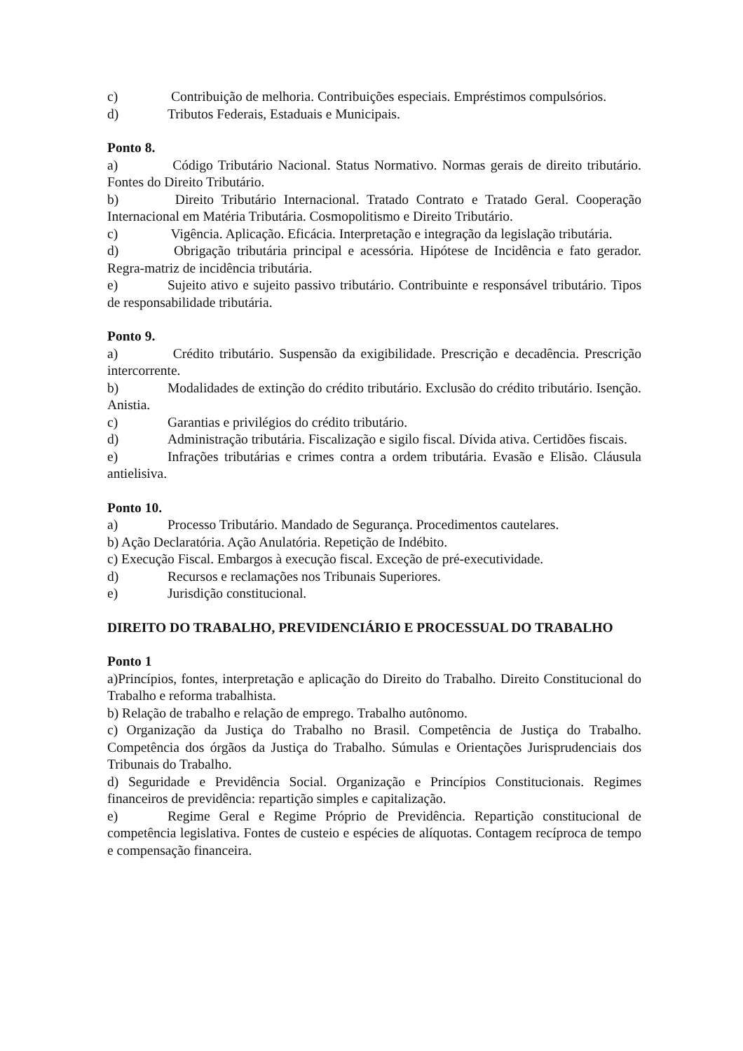c) Contribuição de melhoria. Contribuições especiais. Empréstimos compulsórios.
d) Tributos Federais, Estaduais e Municipais.
Ponto 8.
a) Código Tributário Nacional. Status Normativo. Normas gerais de direito tributário. Fontes do Direito Tributário.
b) Direito Tributário Internacional. Tratado Contrato e Tratado Geral. Cooperação Internacional em Matéria Tributária. Cosmopolitismo e Direito Tributário.
c) Vigência. Aplicação. Eficácia. Interpretação e integração da legislação tributária.
d) Obrigação tributária principal e acessória. Hipótese de Incidência e fato gerador. Regra-matriz de incidência tributária.
e) Sujeito ativo e sujeito passivo tributário. Contribuinte e responsável tributário. Tipos de responsabilidade tributária.
Ponto 9.
a) Crédito tributário. Suspensão da exigibilidade. Prescrição e decadência. Prescrição intercorrente.
b) Modalidades de extinção do crédito tributário. Exclusão do crédito tributário. Isenção. Anistia.
c) Garantias e privilégios do crédito tributário.
d) Administração tributária. Fiscalização e sigilo fiscal. Dívida ativa. Certidões fiscais.
e) Infrações tributárias e crimes contra a ordem tributária. Evasão e Elisão. Cláusula antielisiva.
Ponto 10.
a) Processo Tributário. Mandado de Segurança. Procedimentos cautelares.
b) Ação Declaratória. Ação Anulatória. Repetição de Indébito.
c) Execução Fiscal. Embargos à execução fiscal. Exceção de pré-executividade.
d) Recursos e reclamações nos Tribunais Superiores.
e) Jurisdição constitucional.
DIREITO DO TRABALHO, PREVIDENCIÁRIO E PROCESSUAL DO TRABALHO
Ponto 1
a)Princípios, fontes, interpretação e aplicação do Direito do Trabalho. Direito Constitucional do Trabalho e reforma trabalhista.
b) Relação de trabalho e relação de emprego. Trabalho autônomo.
c) Organização da Justiça do Trabalho no Brasil. Competência de Justiça do Trabalho. Competência dos órgãos da Justiça do Trabalho. Súmulas e Orientações Jurisprudenciais dos Tribunais do Trabalho.
d) Seguridade e Previdência Social. Organização e Princípios Constitucionais. Regimes financeiros de previdência: repartição simples e capitalização.
e) Regime Geral e Regime Próprio de Previdência. Repartição constitucional de competência legislativa. Fontes de custeio e espécies de alíquotas. Contagem recíproca de tempo e compensação financeira.